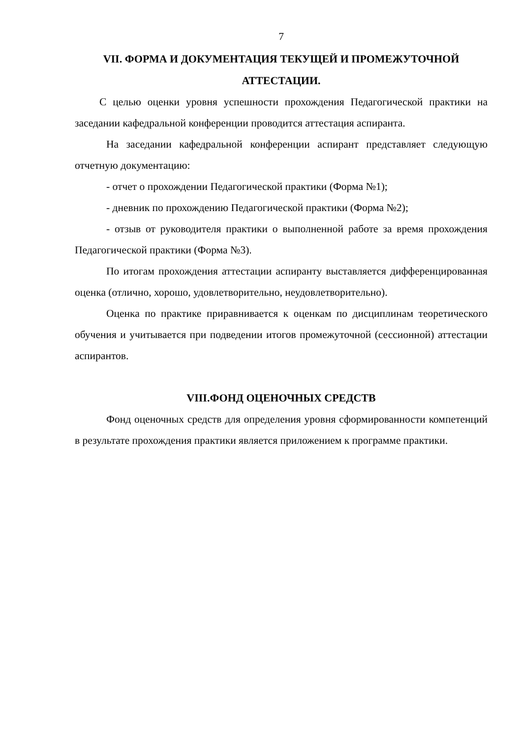7
VII. ФОРМА И ДОКУМЕНТАЦИЯ ТЕКУЩЕЙ И ПРОМЕЖУТОЧНОЙ АТТЕСТАЦИИ.
С целью оценки уровня успешности прохождения Педагогической практики на заседании кафедральной конференции проводится аттестация аспиранта.
На заседании кафедральной конференции аспирант представляет следующую отчетную документацию:
- отчет о прохождении Педагогической практики (Форма №1);
- дневник по прохождению Педагогической практики (Форма №2);
- отзыв от руководителя практики о выполненной работе за время прохождения Педагогической практики (Форма №3).
По итогам прохождения аттестации аспиранту выставляется дифференцированная оценка (отлично, хорошо, удовлетворительно, неудовлетворительно).
Оценка по практике приравнивается к оценкам по дисциплинам теоретического обучения и учитывается при подведении итогов промежуточной (сессионной) аттестации аспирантов.
VIII.ФОНД ОЦЕНОЧНЫХ СРЕДСТВ
Фонд оценочных средств для определения уровня сформированности компетенций в результате прохождения практики является приложением к программе практики.